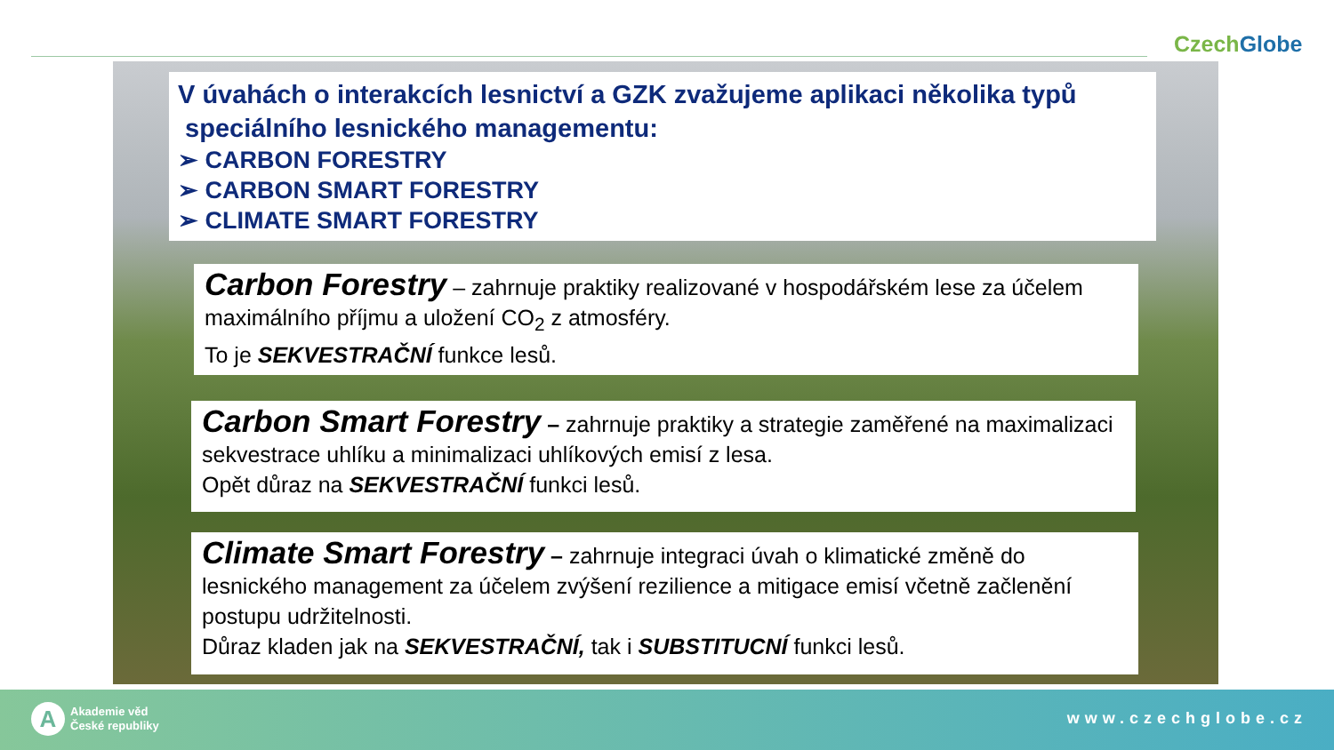CzechGlobe
V úvahách o interakcích lesnictví a GZK zvažujeme aplikaci několika typů
speciálního lesnického managementu:
➢ CARBON FORESTRY
➢ CARBON SMART FORESTRY
➢ CLIMATE SMART FORESTRY
Carbon Forestry – zahrnuje praktiky realizované v hospodářském lese za účelem maximálního příjmu a uložení CO<sub>2</sub> z atmosféry.
To je SEKVESTRAČNÍ funkce lesů.
Carbon Smart Forestry – zahrnuje praktiky a strategie zaměřené na maximalizaci sekvestrace uhlíku a minimalizaci uhlíkových emisí z lesa.
Opět důraz na SEKVESTRAČNÍ funkci lesů.
Climate Smart Forestry – zahrnuje integraci úvah o klimatické změně do lesnického management za účelem zvýšení rezilience a mitigace emisí včetně začlenění postupu udržitelnosti.
Důraz kladen jak na SEKVESTRAČNÍ, tak i SUBSTITUCNÍ funkci lesů.
A
Akademie věd
České republiky
www.czechglobe.cz